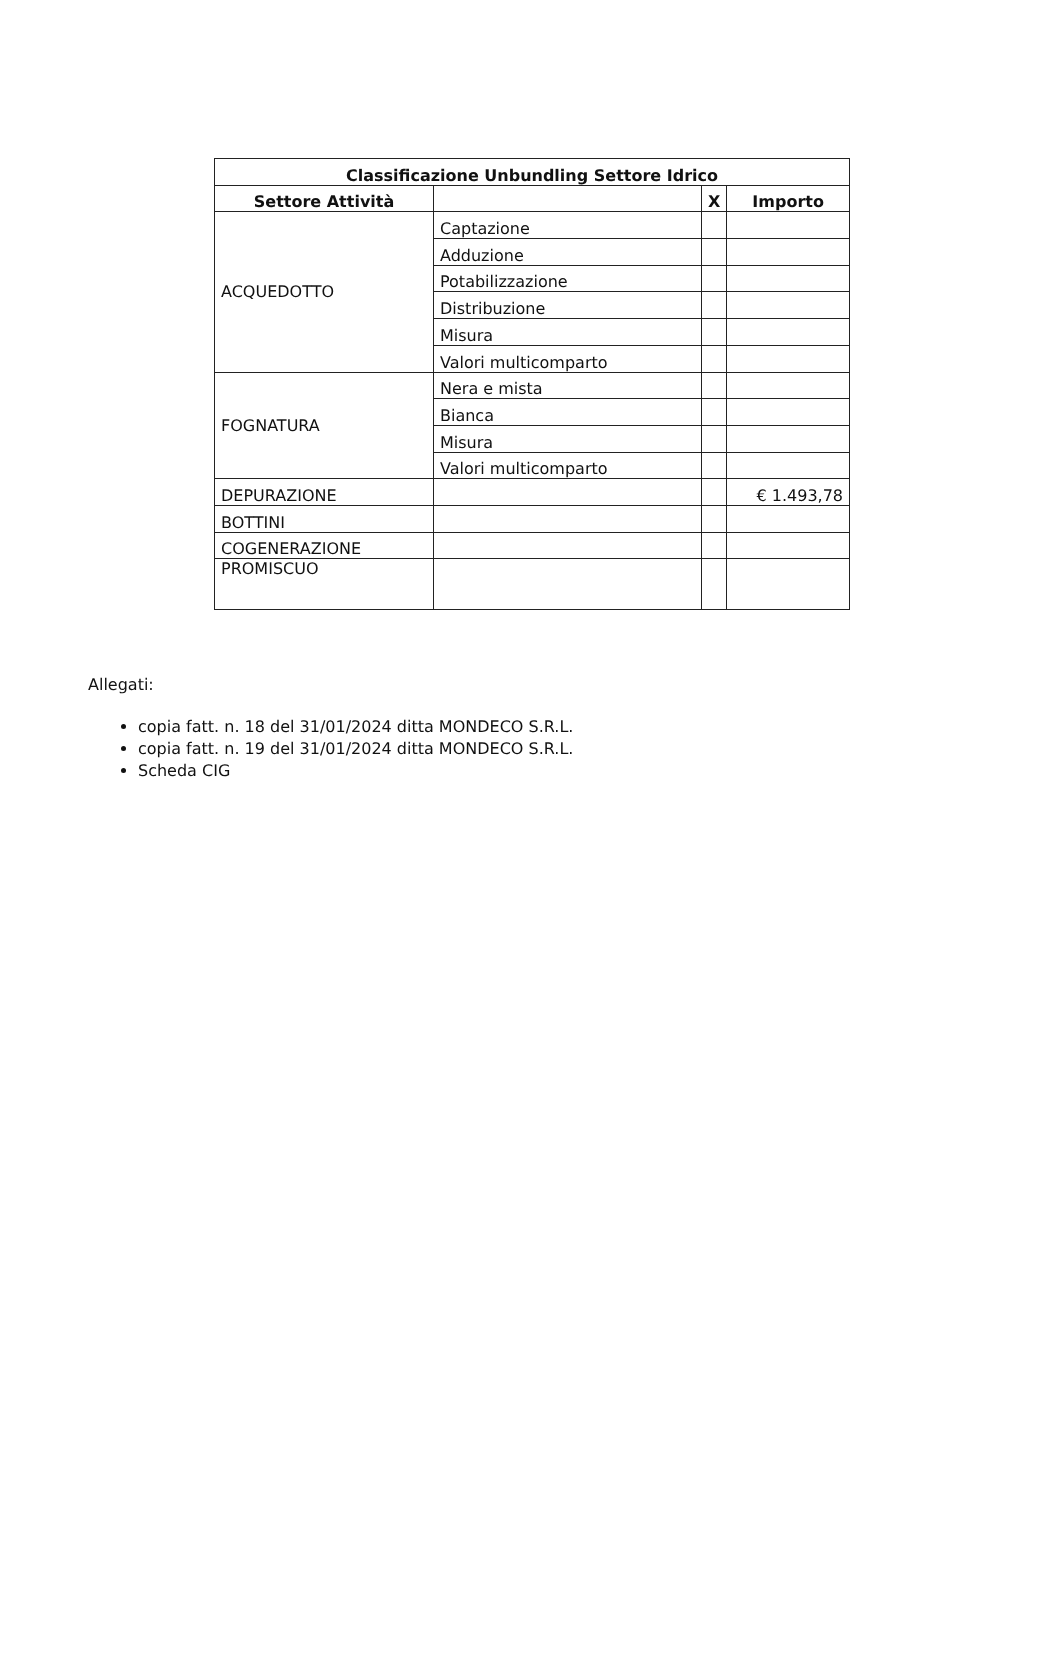| Classificazione Unbundling Settore Idrico | | | |
| --- | --- | --- | --- |
| Settore Attività | | X | Importo |
| ACQUEDOTTO | Captazione | | |
| | Adduzione | | |
| | Potabilizzazione | | |
| | Distribuzione | | |
| | Misura | | |
| | Valori multicomparto | | |
| FOGNATURA | Nera e mista | | |
| | Bianca | | |
| | Misura | | |
| | Valori multicomparto | | |
| DEPURAZIONE | | | € 1.493,78 |
| BOTTINI | | | |
| COGENERAZIONE | | | |
| PROMISCUO | | | |
Allegati:
copia fatt. n. 18 del 31/01/2024 ditta MONDECO S.R.L.
copia fatt. n. 19 del 31/01/2024 ditta MONDECO S.R.L.
Scheda CIG